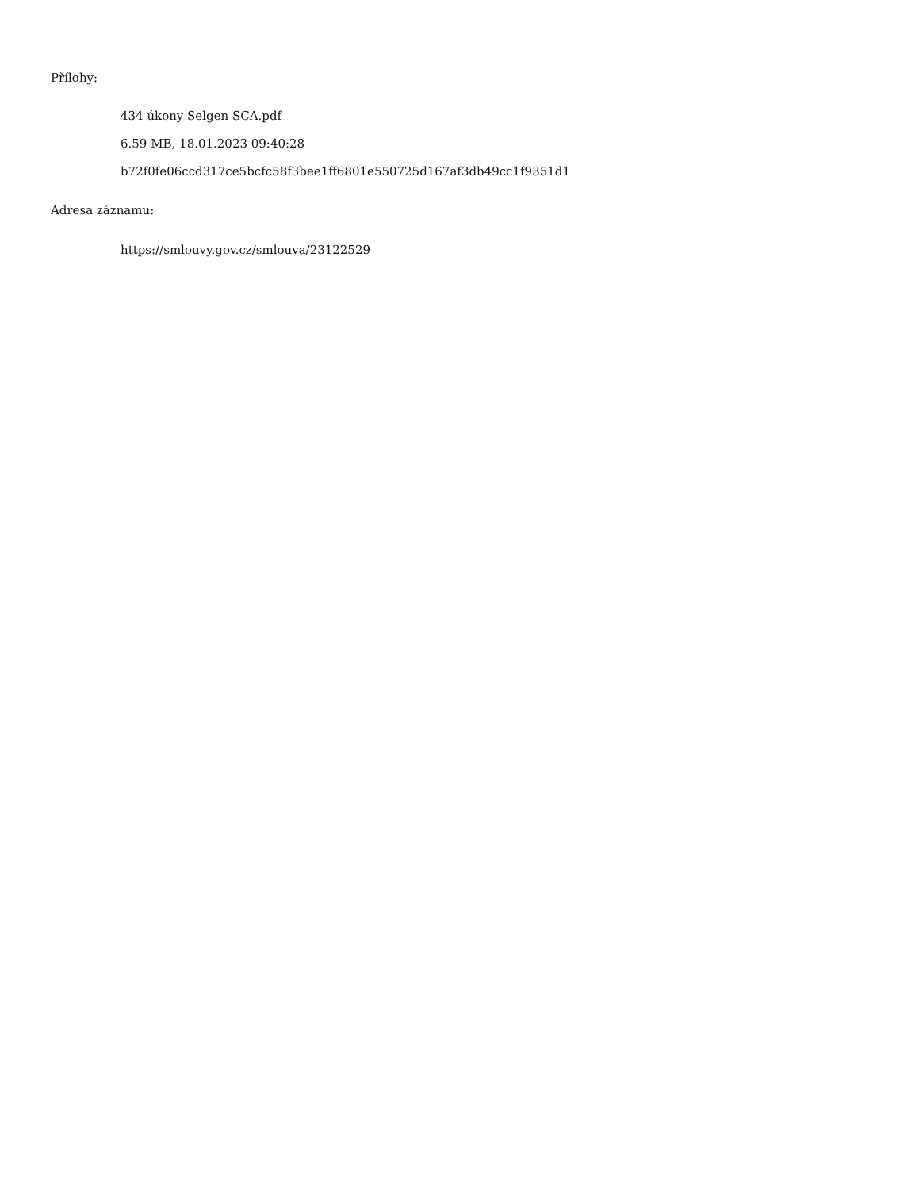Přílohy:
434 úkony Selgen SCA.pdf
6.59 MB, 18.01.2023 09:40:28
b72f0fe06ccd317ce5bcfc58f3bee1ff6801e550725d167af3db49cc1f9351d1
Adresa záznamu:
https://smlouvy.gov.cz/smlouva/23122529